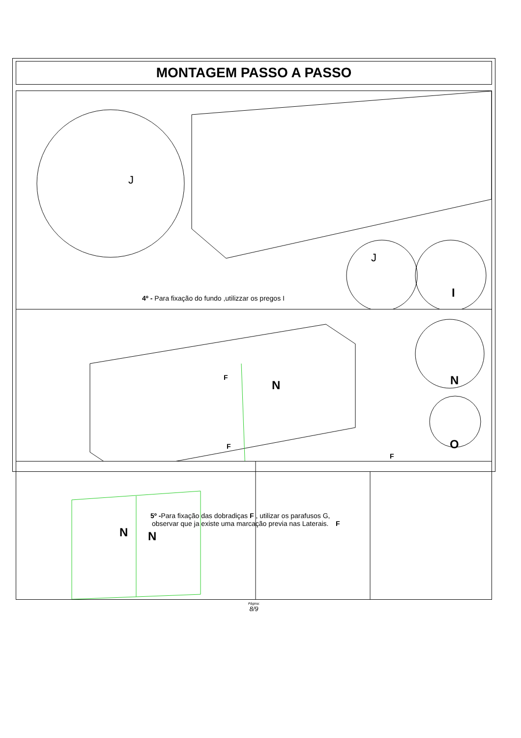MONTAGEM PASSO A PASSO
J
J
I
4º - Para fixação do fundo ,utilizzar os pregos I
F
N N
O
F
F
N N
F
Página:
8/9
5º -Para fixação das dobradiças F , utilizar os parafusos G,
observar que ja existe uma marcação previa nas Laterais.